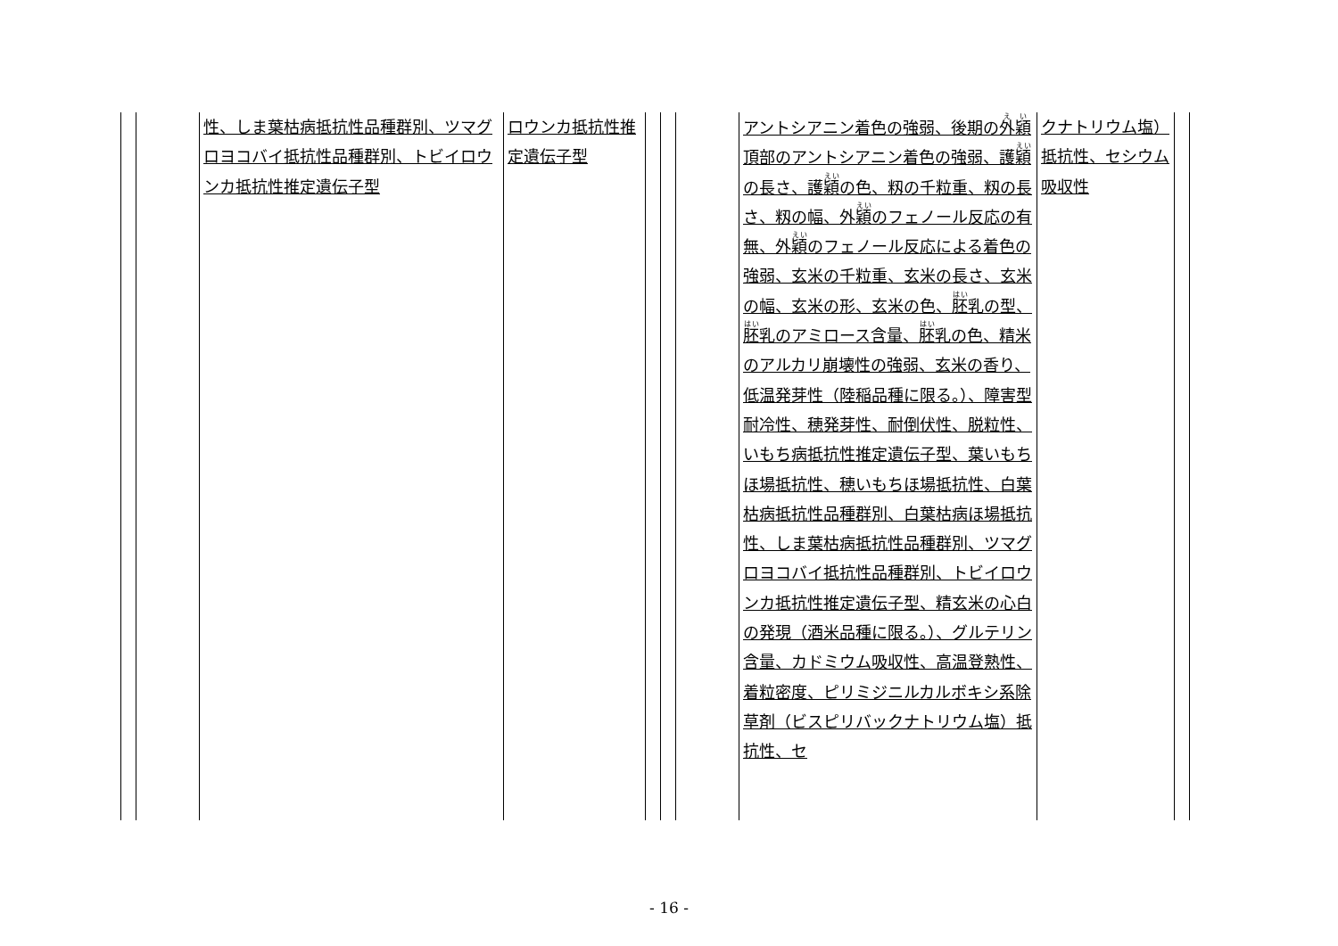| | | 性、しま葉枯病抵抗性品種群別、ツマグロヨコバイ抵抗性品種群別、トビイロウンカ抵抗性推定遺伝子型 | ロウンカ抵抗性推定遺伝子型 | | | | アントシアニン着色の強弱、後期の 外穎 頂部のアントシアニン着色の強弱、護 穎 の長さ、護 穎 の色、籾の千粒重、籾の長さ、籾の幅、外 穎 のフェノール反応の有無、外 穎 のフェノール反応による着色の強弱、玄米の千粒重、玄米の長さ、玄米の幅、玄米の形、玄米の色、 胚 乳の型、 胚 乳のアミロース含量、 胚 乳の色、精米のアルカリ崩壊性の強弱、玄米の香り、低温発芽性（陸稲品種に限る。）、障害型耐冷性、穂発芽性、耐倒伏性、脱粒性、いもち病抵抗性推定遺伝子型、葉いもちほ場抵抗性、穂いもちほ場抵抗性、白葉枯病抵抗性品種群別、白葉枯病ほ場抵抗性、しま葉枯病抵抗性品種群別、ツマグロヨコバイ抵抗性品種群別、トビイロウンカ抵抗性推定遺伝子型、精玄米の心白の発現（酒米品種に限る。）、グルテリン含量、カドミウム吸収性、高温登熟性、着粒密度、ピリミジニルカルボキシ系除草剤（ビスピリバックナトリウム塩）抵抗性、セ | クナトリウム塩）抵抗性、セシウム吸収性 | |
- 16 -